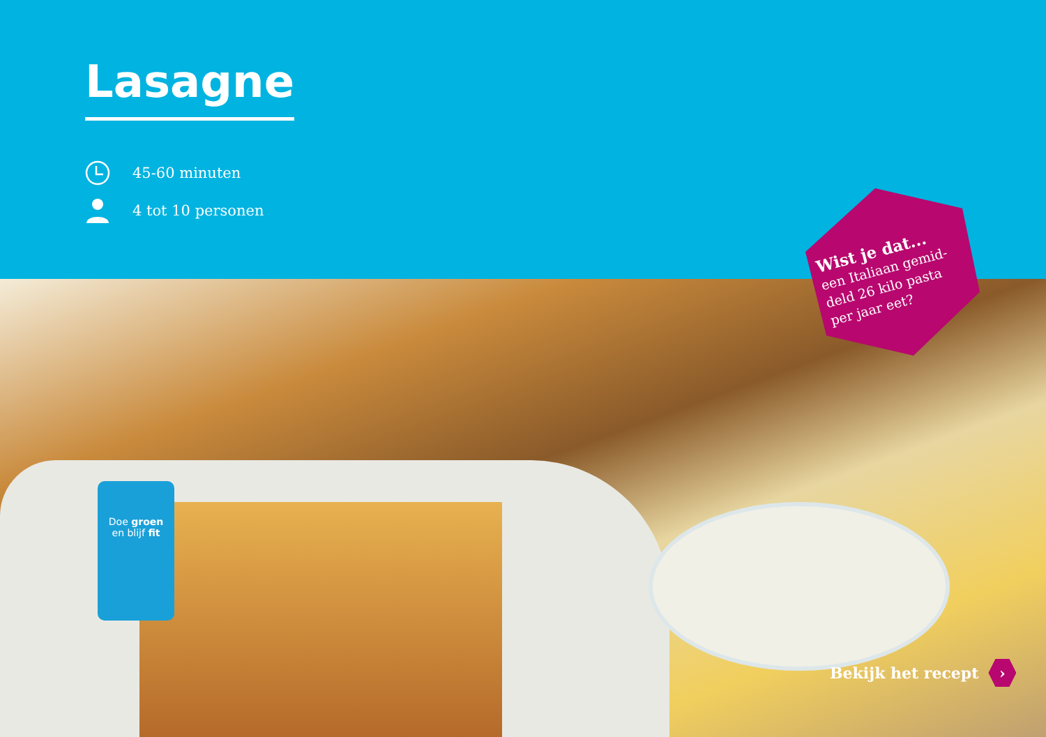Lasagne
45-60 minuten
4 tot 10 personen
Wist je dat...
een Italiaan gemid-
deld 26 kilo pasta
per jaar eet?
Doe groen
en blijf fit
Bekijk het recept ›